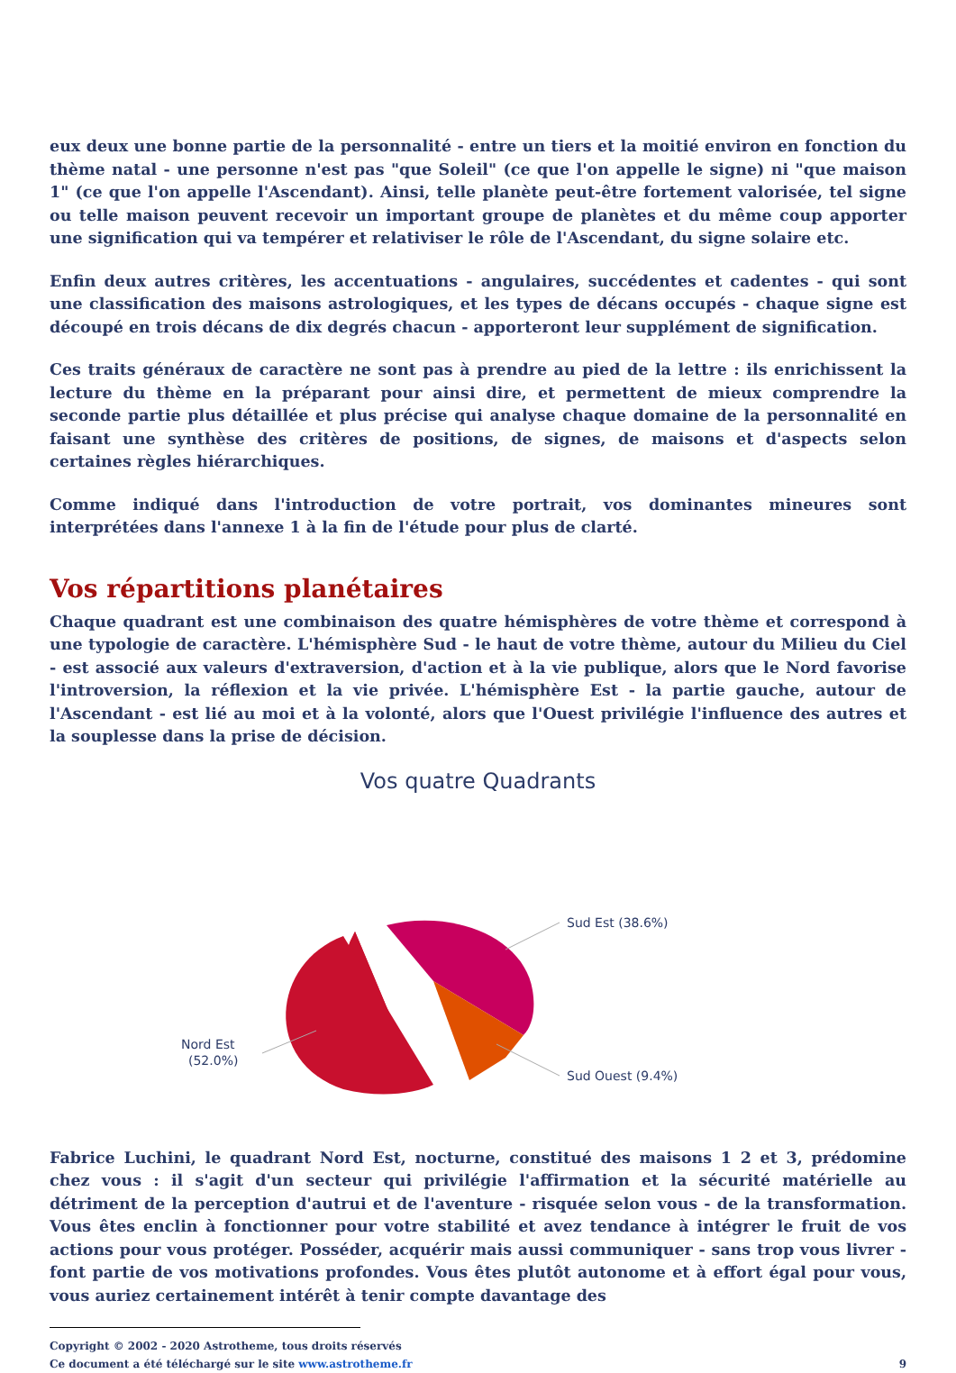eux deux une bonne partie de la personnalité - entre un tiers et la moitié environ en fonction du thème natal - une personne n'est pas "que Soleil" (ce que l'on appelle le signe) ni "que maison 1" (ce que l'on appelle l'Ascendant). Ainsi, telle planète peut-être fortement valorisée, tel signe ou telle maison peuvent recevoir un important groupe de planètes et du même coup apporter une signification qui va tempérer et relativiser le rôle de l'Ascendant, du signe solaire etc.
Enfin deux autres critères, les accentuations - angulaires, succédentes et cadentes - qui sont une classification des maisons astrologiques, et les types de décans occupés - chaque signe est découpé en trois décans de dix degrés chacun - apporteront leur supplément de signification.
Ces traits généraux de caractère ne sont pas à prendre au pied de la lettre : ils enrichissent la lecture du thème en la préparant pour ainsi dire, et permettent de mieux comprendre la seconde partie plus détaillée et plus précise qui analyse chaque domaine de la personnalité en faisant une synthèse des critères de positions, de signes, de maisons et d'aspects selon certaines règles hiérarchiques.
Comme indiqué dans l'introduction de votre portrait, vos dominantes mineures sont interprétées dans l'annexe 1 à la fin de l'étude pour plus de clarté.
Vos répartitions planétaires
Chaque quadrant est une combinaison des quatre hémisphères de votre thème et correspond à une typologie de caractère. L'hémisphère Sud - le haut de votre thème, autour du Milieu du Ciel - est associé aux valeurs d'extraversion, d'action et à la vie publique, alors que le Nord favorise l'introversion, la réflexion et la vie privée. L'hémisphère Est - la partie gauche, autour de l'Ascendant - est lié au moi et à la volonté, alors que l'Ouest privilégie l'influence des autres et la souplesse dans la prise de décision.
Vos quatre Quadrants
Sud Est (38.6%)
Sud Ouest (9.4%)
Nord Est
(52.0%)
Fabrice Luchini, le quadrant Nord Est, nocturne, constitué des maisons 1 2 et 3, prédomine chez vous : il s'agit d'un secteur qui privilégie l'affirmation et la sécurité matérielle au détriment de la perception d'autrui et de l'aventure - risquée selon vous - de la transformation. Vous êtes enclin à fonctionner pour votre stabilité et avez tendance à intégrer le fruit de vos actions pour vous protéger. Posséder, acquérir mais aussi communiquer - sans trop vous livrer - font partie de vos motivations profondes. Vous êtes plutôt autonome et à effort égal pour vous, vous auriez certainement intérêt à tenir compte davantage des
Copyright © 2002 - 2020 Astrotheme, tous droits réservés
Ce document a été téléchargé sur le site www.astrotheme.fr 9